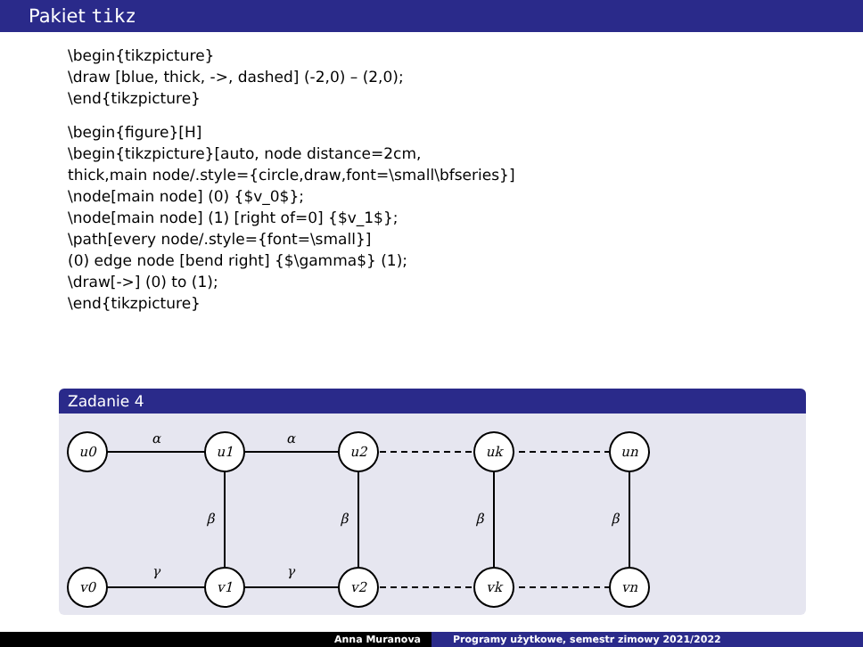Pakiet tikz
\begin{tikzpicture}
\draw [blue, thick, ->, dashed] (-2,0) – (2,0);
\end{tikzpicture}
\begin{figure}[H]
\begin{tikzpicture}[auto, node distance=2cm,
thick,main node/.style={circle,draw,font=\small\bfseries}]
\node[main node] (0) {$v_0$};
\node[main node] (1) [right of=0] {$v_1$};
\path[every node/.style={font=\small}]
(0) edge node [bend right] {$\gamma$} (1);
\draw[->] (0) to (1);
\end{tikzpicture}
Zadanie 4
u0
u1
u2
uk
un
v0
v1
v2
vk
vn
α
α
γ
γ
β
β
β
β
Anna Muranova Programy użytkowe, semestr zimowy 2021/2022